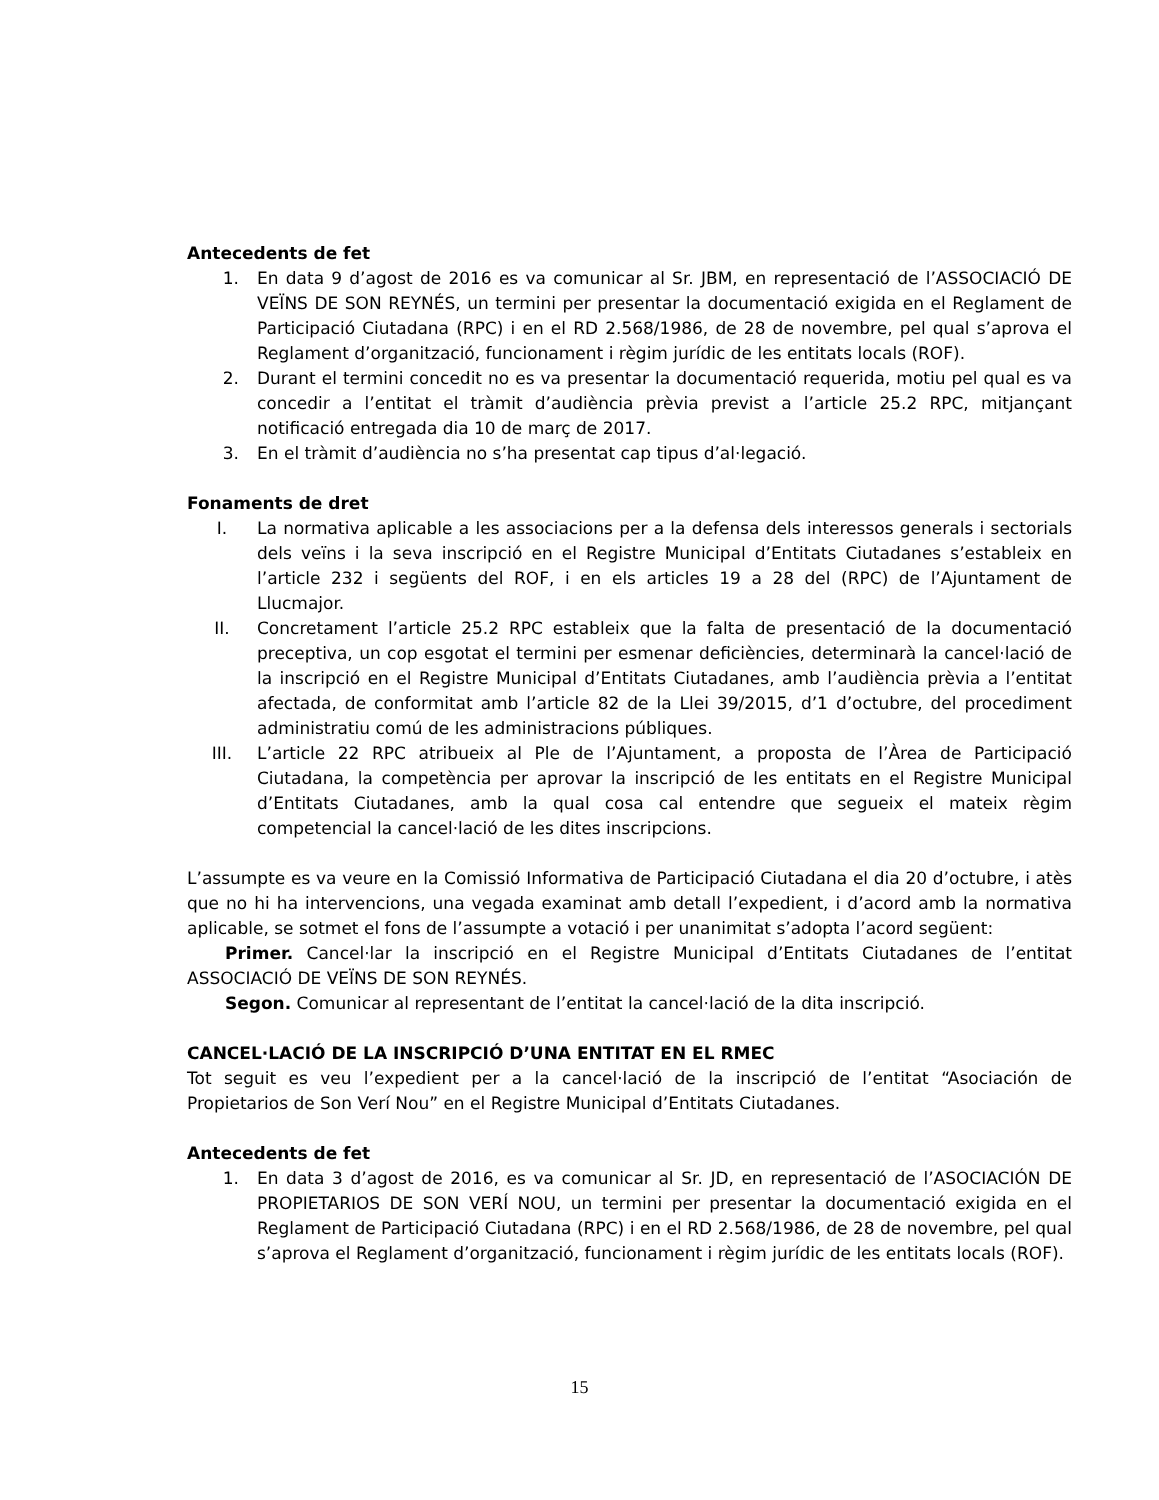Antecedents de fet
1. En data 9 d’agost de 2016 es va comunicar al Sr. JBM, en representació de l’ASSOCIACIÓ DE VEÏNS DE SON REYNÉS, un termini per presentar la documentació exigida en el Reglament de Participació Ciutadana (RPC) i en el RD 2.568/1986, de 28 de novembre, pel qual s’aprova el Reglament d’organització, funcionament i règim jurídic de les entitats locals (ROF).
2. Durant el termini concedit no es va presentar la documentació requerida, motiu pel qual es va concedir a l’entitat el tràmit d’audiència prèvia previst a l’article 25.2 RPC, mitjançant notificació entregada dia 10 de març de 2017.
3. En el tràmit d’audiència no s’ha presentat cap tipus d’al·legació.
Fonaments de dret
I. La normativa aplicable a les associacions per a la defensa dels interessos generals i sectorials dels veïns i la seva inscripció en el Registre Municipal d’Entitats Ciutadanes s’estableix en l’article 232 i següents del ROF, i en els articles 19 a 28 del (RPC) de l’Ajuntament de Llucmajor.
II. Concretament l’article 25.2 RPC estableix que la falta de presentació de la documentació preceptiva, un cop esgotat el termini per esmenar deficiències, determinarà la cancel·lació de la inscripció en el Registre Municipal d’Entitats Ciutadanes, amb l’audiència prèvia a l’entitat afectada, de conformitat amb l’article 82 de la Llei 39/2015, d’1 d’octubre, del procediment administratiu comú de les administracions públiques.
III. L’article 22 RPC atribueix al Ple de l’Ajuntament, a proposta de l’Àrea de Participació Ciutadana, la competència per aprovar la inscripció de les entitats en el Registre Municipal d’Entitats Ciutadanes, amb la qual cosa cal entendre que segueix el mateix règim competencial la cancel·lació de les dites inscripcions.
L’assumpte es va veure en la Comissió Informativa de Participació Ciutadana el dia 20 d’octubre, i atès que no hi ha intervencions, una vegada examinat amb detall l’expedient, i d’acord amb la normativa aplicable, se sotmet el fons de l’assumpte a votació i per unanimitat s’adopta l’acord següent:
Primer. Cancel·lar la inscripció en el Registre Municipal d’Entitats Ciutadanes de l’entitat ASSOCIACIÓ DE VEÏNS DE SON REYNÉS.
Segon. Comunicar al representant de l’entitat la cancel·lació de la dita inscripció.
CANCEL·LACIÓ DE LA INSCRIPCIÓ D’UNA ENTITAT EN EL RMEC
Tot seguit es veu l’expedient per a la cancel·lació de la inscripció de l’entitat “Asociación de Propietarios de Son Verí Nou” en el Registre Municipal d’Entitats Ciutadanes.
Antecedents de fet
1. En data 3 d’agost de 2016, es va comunicar al Sr. JD, en representació de l’ASOCIACIÓN DE PROPIETARIOS DE SON VERÍ NOU, un termini per presentar la documentació exigida en el Reglament de Participació Ciutadana (RPC) i en el RD 2.568/1986, de 28 de novembre, pel qual s’aprova el Reglament d’organització, funcionament i règim jurídic de les entitats locals (ROF).
15